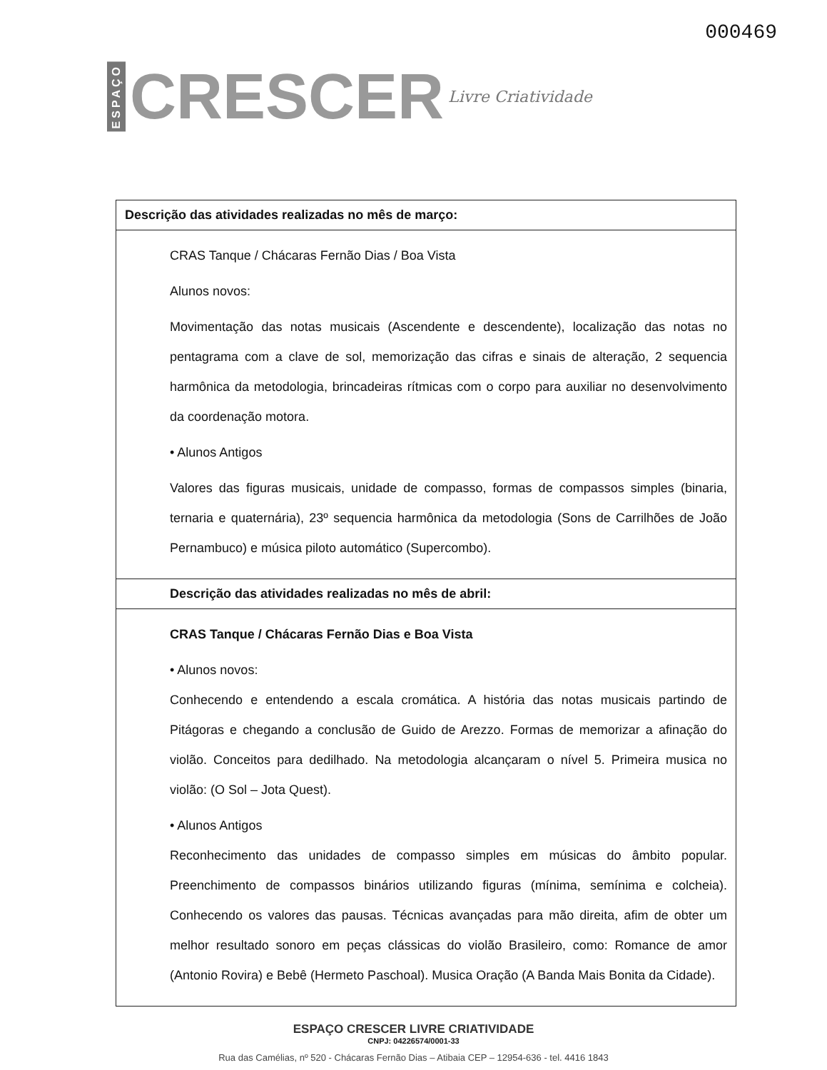ESPAÇO CRESCER Livre Criatividade
000469
| Descrição das atividades realizadas no mês de março: |
| --- |
| CRAS Tanque / Chácaras Fernão Dias / Boa Vista Alunos novos: Movimentação das notas musicais (Ascendente e descendente), localização das notas no pentagrama com a clave de sol, memorização das cifras e sinais de alteração, 2 sequencia harmônica da metodologia, brincadeiras rítmicas com o corpo para auxiliar no desenvolvimento da coordenação motora. • Alunos Antigos Valores das figuras musicais, unidade de compasso, formas de compassos simples (binaria, ternaria e quaternária), 23º sequencia harmônica da metodologia (Sons de Carrilhões de João Pernambuco) e música piloto automático (Supercombo). |
| Descrição das atividades realizadas no mês de abril: |
| CRAS Tanque / Chácaras Fernão Dias e Boa Vista • Alunos novos: Conhecendo e entendendo a escala cromática. A história das notas musicais partindo de Pitágoras e chegando a conclusão de Guido de Arezzo. Formas de memorizar a afinação do violão. Conceitos para dedilhado. Na metodologia alcançaram o nível 5. Primeira musica no violão: (O Sol – Jota Quest). • Alunos Antigos Reconhecimento das unidades de compasso simples em músicas do âmbito popular. Preenchimento de compassos binários utilizando figuras (mínima, semínima e colcheia). Conhecendo os valores das pausas. Técnicas avançadas para mão direita, afim de obter um melhor resultado sonoro em peças clássicas do violão Brasileiro, como: Romance de amor (Antonio Rovira) e Bebê (Hermeto Paschoal). Musica Oração (A Banda Mais Bonita da Cidade). |
ESPAÇO CRESCER LIVRE CRIATIVIDADE
CNPJ: 04226574/0001-33
Rua das Camélias, nº 520 - Chácaras Fernão Dias – Atibaia CEP – 12954-636 - tel. 4416 1843